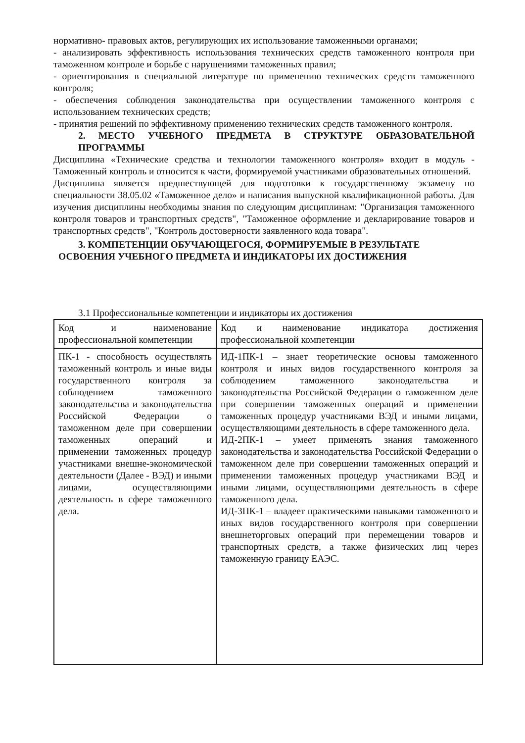нормативно- правовых актов, регулирующих их использование таможенными органами;
- анализировать эффективность использования технических средств таможенного контроля при таможенном контроле и борьбе с нарушениями таможенных правил;
- ориентирования в специальной литературе по применению технических средств таможенного контроля;
- обеспечения соблюдения законодательства при осуществлении таможенного контроля с использованием технических средств;
- принятия решений по эффективному применению технических средств таможенного контроля.
2. МЕСТО УЧЕБНОГО ПРЕДМЕТА В СТРУКТУРЕ ОБРАЗОВАТЕЛЬНОЙ ПРОГРАММЫ
Дисциплина «Технические средства и технологии таможенного контроля» входит в модуль - Таможенный контроль и относится к части, формируемой участниками образовательных отношений.
Дисциплина является предшествующей для подготовки к государственному экзамену по специальности 38.05.02 «Таможенное дело» и написания выпускной квалификационной работы. Для изучения дисциплины необходимы знания по следующим дисциплинам: "Организация таможенного контроля товаров и транспортных средств", "Таможенное оформление и декларирование товаров и транспортных средств", "Контроль достоверности заявленного кода товара".
3. КОМПЕТЕНЦИИ ОБУЧАЮЩЕГОСЯ, ФОРМИРУЕМЫЕ В РЕЗУЛЬТАТЕ
ОСВОЕНИЯ УЧЕБНОГО ПРЕДМЕТА И ИНДИКАТОРЫ ИХ ДОСТИЖЕНИЯ
3.1 Профессиональные компетенции и индикаторы их достижения
| Код и наименование профессиональной компетенции | Код и наименование индикатора достижения профессиональной компетенции |
| ПК-1 - способность осуществлять таможенный контроль и иные виды государственного контроля за соблюдением таможенного законодательства и законодательства Российской Федерации о таможенном деле при совершении таможенных операций и применении таможенных процедур участниками внешне-экономической деятельности (Далее - ВЭД) и иными лицами, осуществляющими деятельность в сфере таможенного дела. | ИД-1ПК-1 – знает теоретические основы таможенного контроля и иных видов государственного контроля за соблюдением таможенного законодательства и законодательства Российской Федерации о таможенном деле при совершении таможенных операций и применении таможенных процедур участниками ВЭД и иными лицами, осуществляющими деятельность в сфере таможенного дела. ИД-2ПК-1 – умеет применять знания таможенного законодательства и законодательства Российской Федерации о таможенном деле при совершении таможенных операций и применении таможенных процедур участниками ВЭД и иными лицами, осуществляющими деятельность в сфере таможенного дела. ИД-3ПК-1 – владеет практическими навыками таможенного и иных видов государственного контроля при совершении внешнеторговых операций при перемещении товаров и транспортных средств, а также физических лиц через таможенную границу ЕАЭС. |